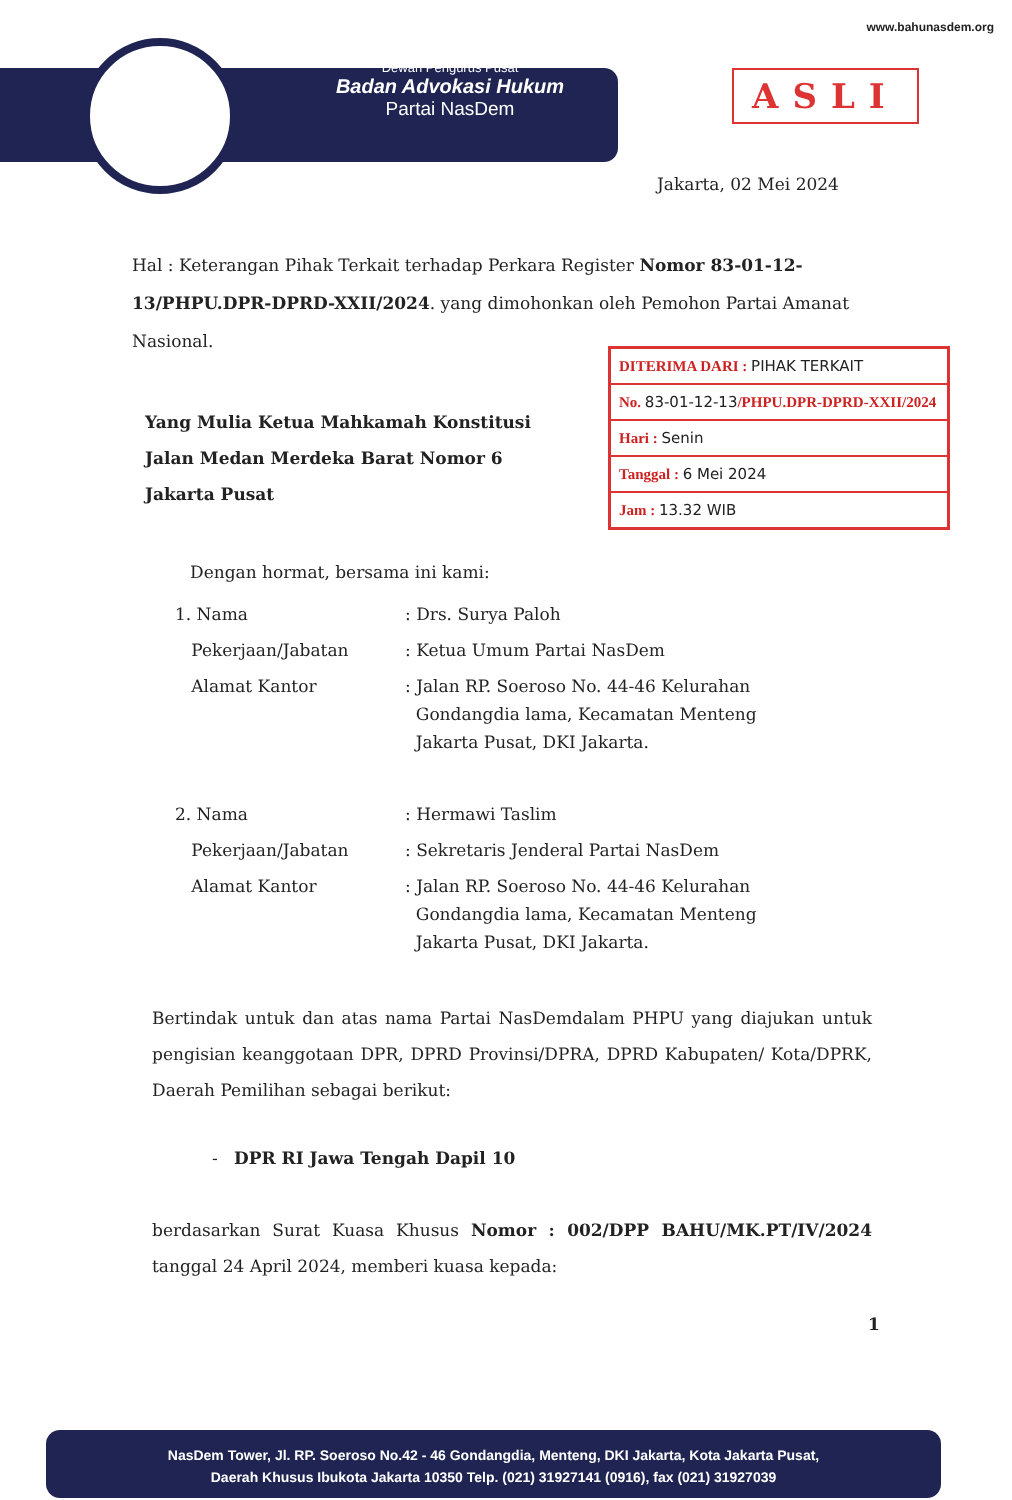www.bahunasdem.org
Dewan Pengurus Pusat
Badan Advokasi Hukum
Partai NasDem
ASLI
Jakarta, 02 Mei 2024
Hal : Keterangan Pihak Terkait terhadap Perkara Register Nomor 83-01-12-13/PHPU.DPR-DPRD-XXII/2024. yang dimohonkan oleh Pemohon Partai Amanat Nasional.
DITERIMA DARI : PIHAK TERKAIT
No. 83-01-12-13/PHPU.DPR-DPRD-XXII/2024
Hari : Senin
Tanggal : 6 Mei 2024
Jam : 13.32 WIB
Yang Mulia Ketua Mahkamah Konstitusi
Jalan Medan Merdeka Barat Nomor 6
Jakarta Pusat
Dengan hormat, bersama ini kami:
| 1. Nama | : Drs. Surya Paloh |
| Pekerjaan/Jabatan | : Ketua Umum Partai NasDem |
| Alamat Kantor | : Jalan RP. Soeroso No. 44-46 Kelurahan Gondangdia lama, Kecamatan Menteng Jakarta Pusat, DKI Jakarta. |
| 2. Nama | : Hermawi Taslim |
| Pekerjaan/Jabatan | : Sekretaris Jenderal Partai NasDem |
| Alamat Kantor | : Jalan RP. Soeroso No. 44-46 Kelurahan Gondangdia lama, Kecamatan Menteng Jakarta Pusat, DKI Jakarta. |
Bertindak untuk dan atas nama Partai NasDemdalam PHPU yang diajukan untuk pengisian keanggotaan DPR, DPRD Provinsi/DPRA, DPRD Kabupaten/ Kota/DPRK, Daerah Pemilihan sebagai berikut:
- DPR RI Jawa Tengah Dapil 10
berdasarkan Surat Kuasa Khusus Nomor : 002/DPP BAHU/MK.PT/IV/2024 tanggal 24 April 2024, memberi kuasa kepada:
1
NasDem Tower, Jl. RP. Soeroso No.42 - 46 Gondangdia, Menteng, DKI Jakarta, Kota Jakarta Pusat,
Daerah Khusus Ibukota Jakarta 10350 Telp. (021) 31927141 (0916), fax (021) 31927039